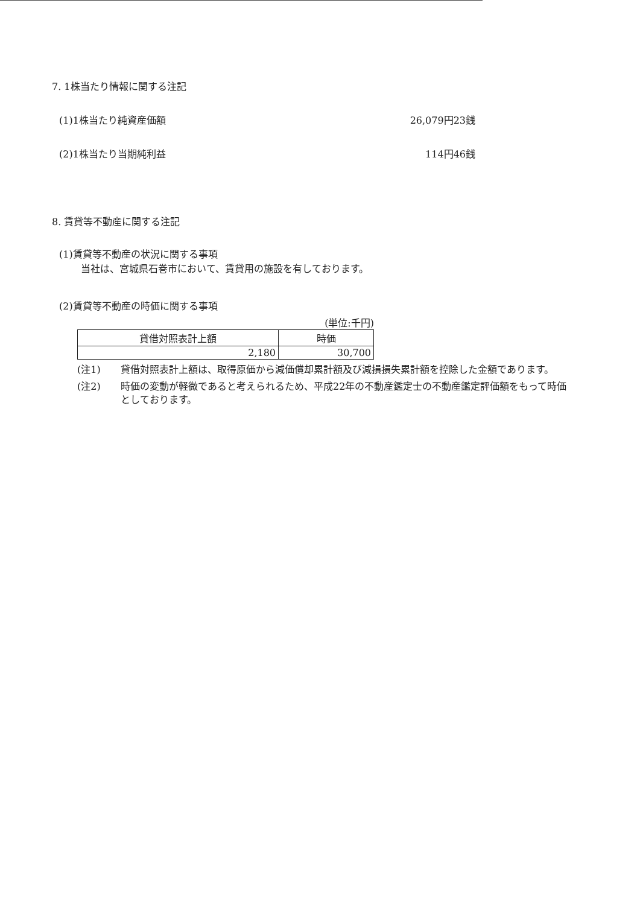7. 1株当たり情報に関する注記
(1)1株当たり純資産価額 26,079円23銭
(2)1株当たり当期純利益 114円46銭
8. 賃貸等不動産に関する注記
(1)賃貸等不動産の状況に関する事項
当社は、宮城県石巻市において、賃貸用の施設を有しております。
(2)賃貸等不動産の時価に関する事項
(単位:千円)
| 貸借対照表計上額 | 時価 |
| --- | --- |
| 2,180 | 30,700 |
(注1) 貸借対照表計上額は、取得原価から減価償却累計額及び減損損失累計額を控除した金額であります。
(注2) 時価の変動が軽微であると考えられるため、平成22年の不動産鑑定士の不動産鑑定評価額をもって時価としております。